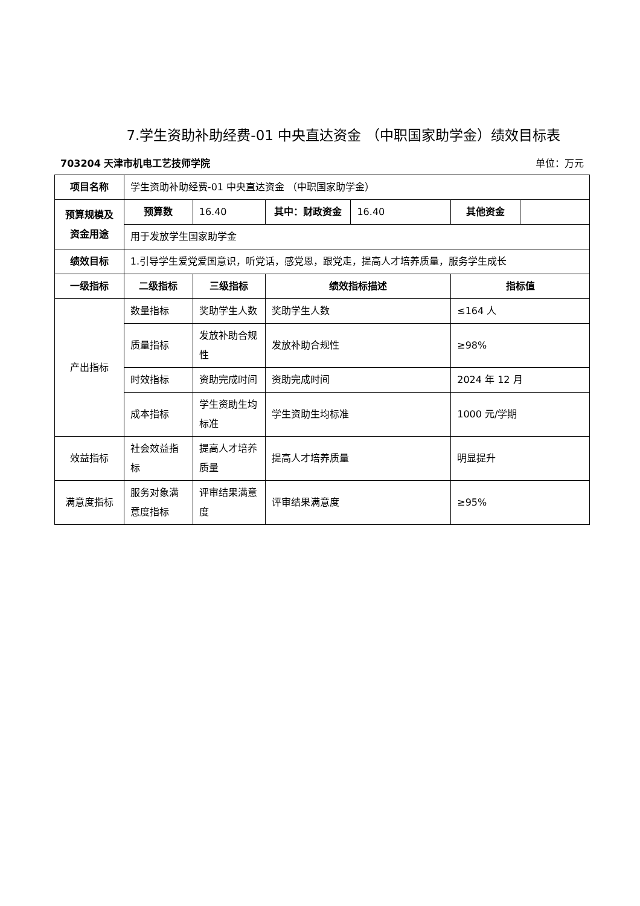7.学生资助补助经费-01 中央直达资金 （中职国家助学金）绩效目标表
703204 天津市机电工艺技师学院 单位：万元
| 项目名称 | 学生资助补助经费-01 中央直达资金 （中职国家助学金） | | | | | |
| 预算规模及资金用途 | 预算数 | 16.40 | 其中：财政资金 | 16.40 | 其他资金 | |
| | 用于发放学生国家助学金 | | | | | |
| 绩效目标 | 1.引导学生爱党爱国意识，听党话，感党恩，跟党走，提高人才培养质量，服务学生成长 | | | | | |
| 一级指标 | 二级指标 | 三级指标 | 绩效指标描述 | | 指标值 | |
| 产出指标 | 数量指标 | 奖助学生人数 | 奖助学生人数 | | ≤164 人 | |
| | 质量指标 | 发放补助合规性 | 发放补助合规性 | | ≥98% | |
| | 时效指标 | 资助完成时间 | 资助完成时间 | | 2024 年 12 月 | |
| | 成本指标 | 学生资助生均标准 | 学生资助生均标准 | | 1000 元/学期 | |
| 效益指标 | 社会效益指标 | 提高人才培养质量 | 提高人才培养质量 | | 明显提升 | |
| 满意度指标 | 服务对象满意度指标 | 评审结果满意度 | 评审结果满意度 | | ≥95% | |